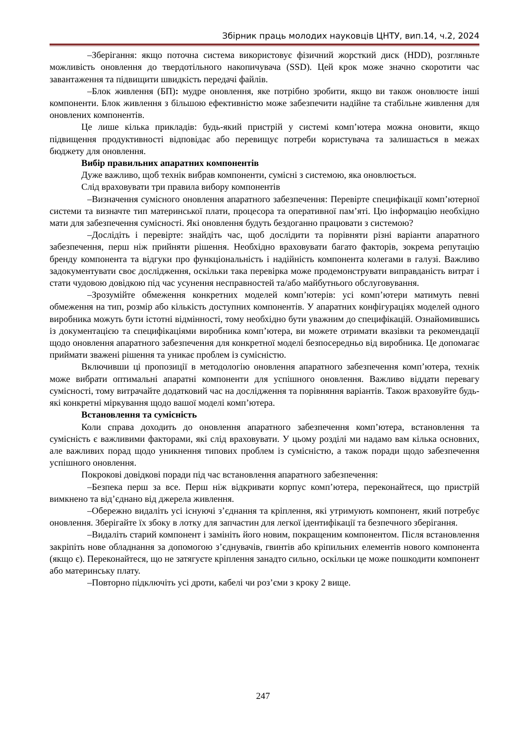Збірник праць молодих науковців ЦНТУ, вип.14, ч.2, 2024
–Зберігання: якщо поточна система використовує фізичний жорсткий диск (HDD), розгляньте можливість оновлення до твердотільного накопичувача (SSD). Цей крок може значно скоротити час завантаження та підвищити швидкість передачі файлів.
–Блок живлення (БП): мудре оновлення, яке потрібно зробити, якщо ви також оновлюєте інші компоненти. Блок живлення з більшою ефективністю може забезпечити надійне та стабільне живлення для оновлених компонентів.
Це лише кілька прикладів: будь-який пристрій у системі комп’ютера можна оновити, якщо підвищення продуктивності відповідає або перевищує потреби користувача та залишається в межах бюджету для оновлення.
Вибір правильних апаратних компонентів
Дуже важливо, щоб технік вибрав компоненти, сумісні з системою, яка оновлюється.
Слід враховувати три правила вибору компонентів
–Визначення сумісного оновлення апаратного забезпечення: Перевірте специфікації комп’ютерної системи та визначте тип материнської плати, процесора та оперативної пам’яті. Цю інформацію необхідно мати для забезпечення сумісності. Які оновлення будуть бездоганно працювати з системою?
–Дослідіть і перевірте: знайдіть час, щоб дослідити та порівняти різні варіанти апаратного забезпечення, перш ніж прийняти рішення. Необхідно враховувати багато факторів, зокрема репутацію бренду компонента та відгуки про функціональність і надійність компонента колегами в галузі. Важливо задокументувати своє дослідження, оскільки така перевірка може продемонструвати виправданість витрат і стати чудовою довідкою під час усунення несправностей та/або майбутнього обслуговування.
–Зрозумійте обмеження конкретних моделей комп’ютерів: усі комп’ютери матимуть певні обмеження на тип, розмір або кількість доступних компонентів. У апаратних конфігураціях моделей одного виробника можуть бути істотні відмінності, тому необхідно бути уважним до специфікацій. Ознайомившись із документацією та специфікаціями виробника комп’ютера, ви можете отримати вказівки та рекомендації щодо оновлення апаратного забезпечення для конкретної моделі безпосередньо від виробника. Це допомагає приймати зважені рішення та уникає проблем із сумісністю.
Включивши ці пропозиції в методологію оновлення апаратного забезпечення комп’ютера, технік може вибрати оптимальні апаратні компоненти для успішного оновлення. Важливо віддати перевагу сумісності, тому витрачайте додатковий час на дослідження та порівняння варіантів. Також враховуйте будь-які конкретні міркування щодо вашої моделі комп’ютера.
Встановлення та сумісність
Коли справа доходить до оновлення апаратного забезпечення комп’ютера, встановлення та сумісність є важливими факторами, які слід враховувати. У цьому розділі ми надамо вам кілька основних, але важливих порад щодо уникнення типових проблем із сумісністю, а також поради щодо забезпечення успішного оновлення.
Покрокові довідкові поради під час встановлення апаратного забезпечення:
–Безпека перш за все. Перш ніж відкривати корпус комп’ютера, переконайтеся, що пристрій вимкнено та від’єднано від джерела живлення.
–Обережно видаліть усі існуючі з’єднання та кріплення, які утримують компонент, який потребує оновлення. Зберігайте їх збоку в лотку для запчастин для легкої ідентифікації та безпечного зберігання.
–Видаліть старий компонент і замініть його новим, покращеним компонентом. Після встановлення закріпіть нове обладнання за допомогою з’єднувачів, гвинтів або кріпильних елементів нового компонента (якщо є). Переконайтеся, що не затягуєте кріплення занадто сильно, оскільки це може пошкодити компонент або материнську плату.
–Повторно підключіть усі дроти, кабелі чи роз’єми з кроку 2 вище.
247